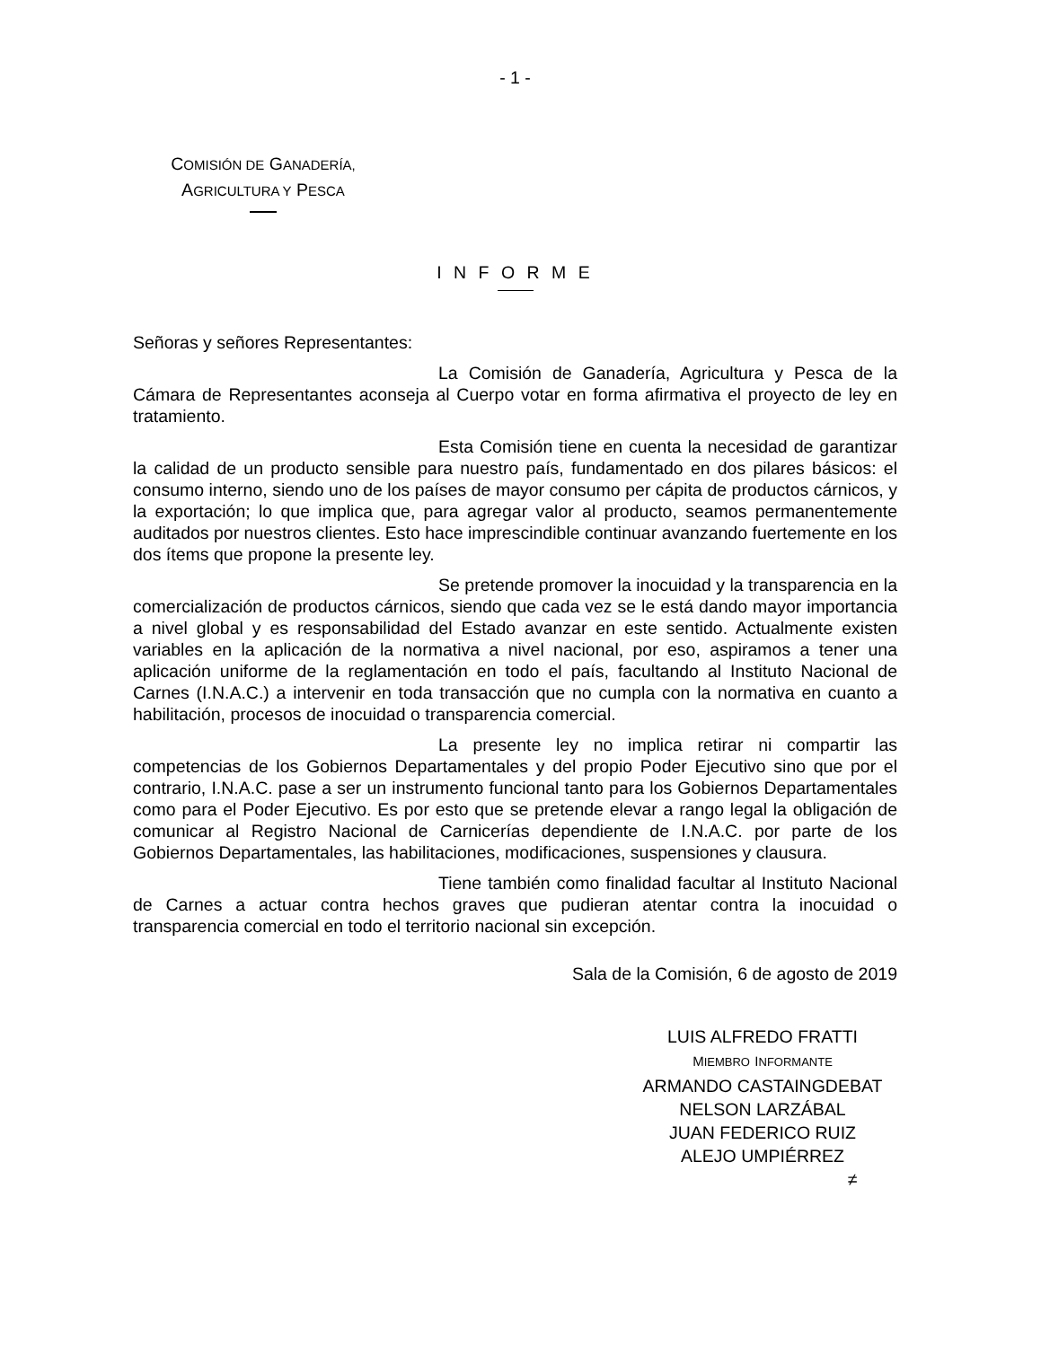- 1 -
COMISIÓN DE GANADERÍA,
AGRICULTURA Y PESCA
I N F O R M E
Señoras y señores Representantes:
La Comisión de Ganadería, Agricultura y Pesca de la Cámara de Representantes aconseja al Cuerpo votar en forma afirmativa el proyecto de ley en tratamiento.
Esta Comisión tiene en cuenta la necesidad de garantizar la calidad de un producto sensible para nuestro país, fundamentado en dos pilares básicos: el consumo interno, siendo uno de los países de mayor consumo per cápita de productos cárnicos, y la exportación; lo que implica que, para agregar valor al producto, seamos permanentemente auditados por nuestros clientes. Esto hace imprescindible continuar avanzando fuertemente en los dos ítems que propone la presente ley.
Se pretende promover la inocuidad y la transparencia en la comercialización de productos cárnicos, siendo que cada vez se le está dando mayor importancia a nivel global y es responsabilidad del Estado avanzar en este sentido. Actualmente existen variables en la aplicación de la normativa a nivel nacional, por eso, aspiramos a tener una aplicación uniforme de la reglamentación en todo el país, facultando al Instituto Nacional de Carnes (I.N.A.C.) a intervenir en toda transacción que no cumpla con la normativa en cuanto a habilitación, procesos de inocuidad o transparencia comercial.
La presente ley no implica retirar ni compartir las competencias de los Gobiernos Departamentales y del propio Poder Ejecutivo sino que por el contrario, I.N.A.C. pase a ser un instrumento funcional tanto para los Gobiernos Departamentales como para el Poder Ejecutivo. Es por esto que se pretende elevar a rango legal la obligación de comunicar al Registro Nacional de Carnicerías dependiente de I.N.A.C. por parte de los Gobiernos Departamentales, las habilitaciones, modificaciones, suspensiones y clausura.
Tiene también como finalidad facultar al Instituto Nacional de Carnes a actuar contra hechos graves que pudieran atentar contra la inocuidad o transparencia comercial en todo el territorio nacional sin excepción.
Sala de la Comisión, 6 de agosto de 2019
LUIS ALFREDO FRATTI
MIEMBRO INFORMANTE
ARMANDO CASTAINGDEBAT
NELSON LARZÁBAL
JUAN FEDERICO RUIZ
ALEJO UMPIÉRREZ
≠